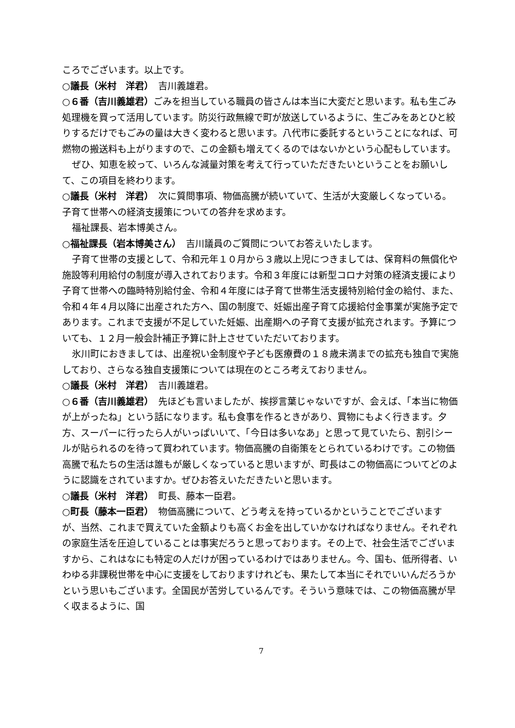ころでございます。以上です。
○議長（米村　洋君）　吉川義雄君。
○６番（吉川義雄君）ごみを担当している職員の皆さんは本当に大変だと思います。私も生ごみ処理機を買って活用しています。防災行政無線で町が放送しているように、生ごみをあとひと絞りするだけでもごみの量は大きく変わると思います。八代市に委託するということになれば、可燃物の搬送料も上がりますので、この金額も増えてくるのではないかという心配もしています。
ぜひ、知恵を絞って、いろんな減量対策を考えて行っていただきたいということをお願いして、この項目を終わります。
○議長（米村　洋君）　次に質問事項、物価高騰が続いていて、生活が大変厳しくなっている。子育て世帯への経済支援策についての答弁を求めます。
福祉課長、岩本博美さん。
○福祉課長（岩本博美さん）　吉川議員のご質問についてお答えいたします。
子育て世帯の支援として、令和元年１０月から３歳以上児につきましては、保育料の無償化や施設等利用給付の制度が導入されております。令和３年度には新型コロナ対策の経済支援により子育て世帯への臨時特別給付金、令和４年度には子育て世帯生活支援特別給付金の給付、また、令和４年４月以降に出産された方へ、国の制度で、妊娠出産子育て応援給付金事業が実施予定であります。これまで支援が不足していた妊娠、出産期への子育て支援が拡充されます。予算についても、１２月一般会計補正予算に計上させていただいております。
氷川町におきましては、出産祝い金制度や子ども医療費の１８歳未満までの拡充も独自で実施しており、さらなる独自支援策については現在のところ考えておりません。
○議長（米村　洋君）　吉川義雄君。
○６番（吉川義雄君）　先ほども言いましたが、挨拶言葉じゃないですが、会えば、「本当に物価が上がったね」という話になります。私も食事を作るときがあり、買物にもよく行きます。夕方、スーパーに行ったら人がいっぱいいて、「今日は多いなあ」と思って見ていたら、割引シールが貼られるのを待って買われています。物価高騰の自衛策をとられているわけです。この物価高騰で私たちの生活は誰もが厳しくなっていると思いますが、町長はこの物価高についてどのように認識をされていますか。ぜひお答えいただきたいと思います。
○議長（米村　洋君）　町長、藤本一臣君。
○町長（藤本一臣君）　物価高騰について、どう考えを持っているかということでございますが、当然、これまで買えていた金額よりも高くお金を出していかなければなりません。それぞれの家庭生活を圧迫していることは事実だろうと思っております。その上で、社会生活でございますから、これはなにも特定の人だけが困っているわけではありません。今、国も、低所得者、いわゆる非課税世帯を中心に支援をしておりますけれども、果たして本当にそれでいいんだろうかという思いもございます。全国民が苦労しているんです。そういう意味では、この物価高騰が早く収まるように、国
7